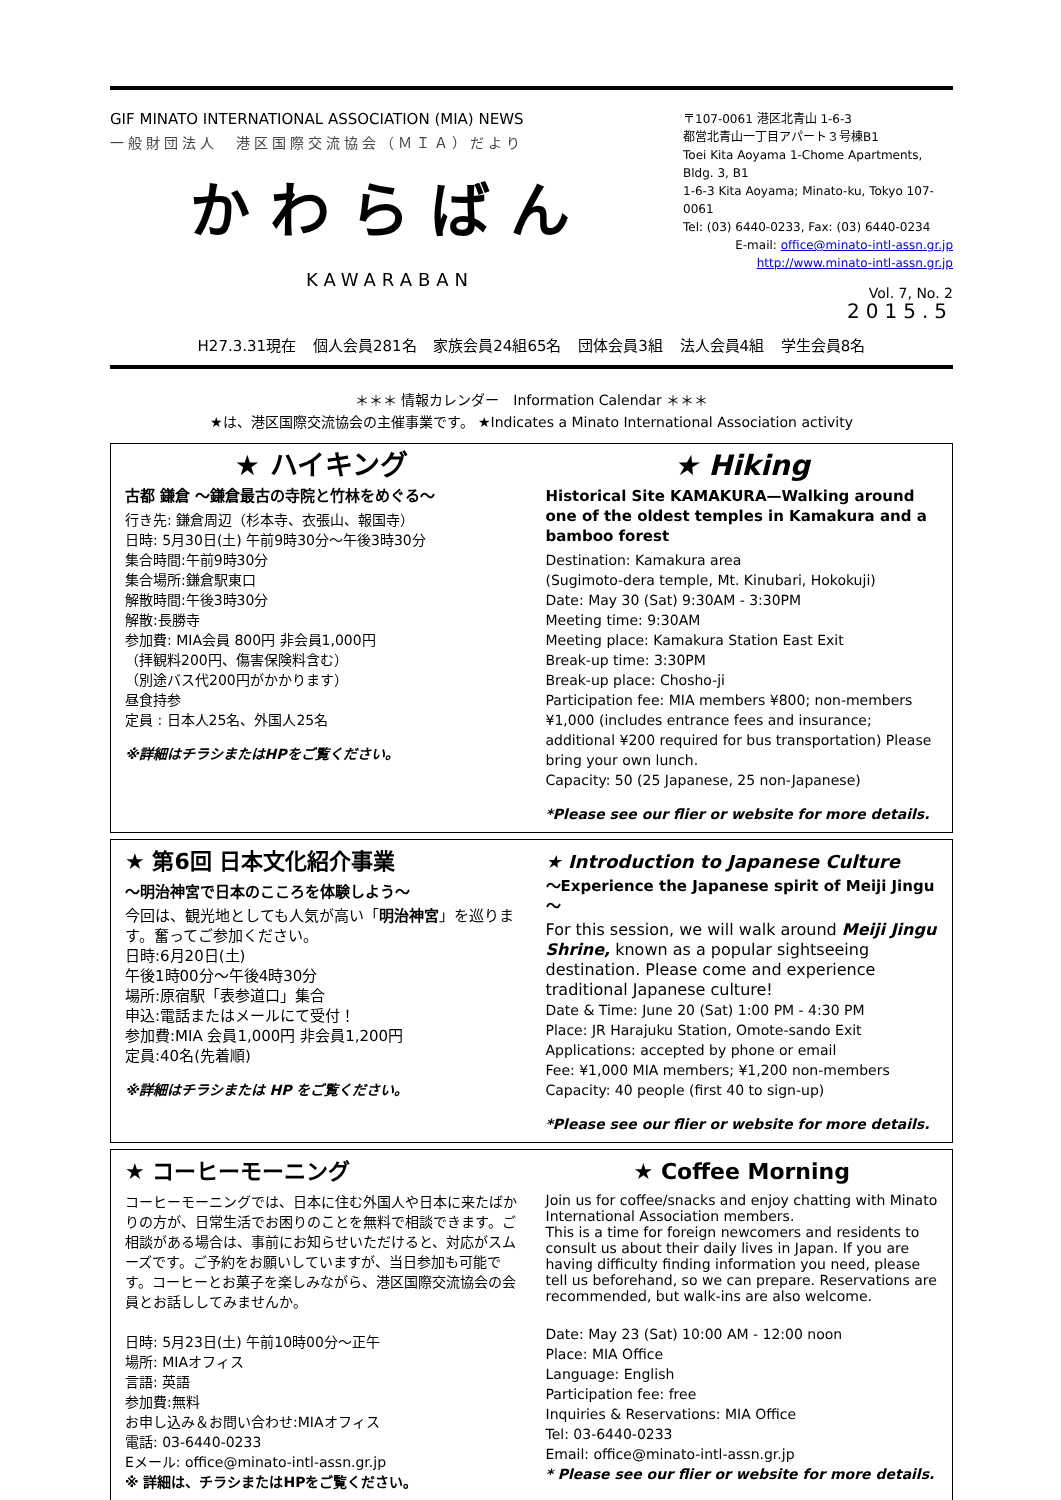GIF MINATO INTERNATIONAL ASSOCIATION (MIA) NEWS
一般財団法人　港区国際交流協会（ＭＩＡ）だより
かわらばん
KAWARABAN
〒107-0061 港区北青山 1-6-3
都営北青山一丁目アパート３号棟B1
Toei Kita Aoyama 1-Chome Apartments, Bldg. 3, B1
1-6-3 Kita Aoyama; Minato-ku, Tokyo 107-0061
Tel: (03) 6440-0233, Fax: (03) 6440-0234
E-mail: office@minato-intl-assn.gr.jp
http://www.minato-intl-assn.gr.jp
Vol. 7, No. 2
2015.5
H27.3.31現在 個人会員281名 家族会員24組65名 団体会員3組 法人会員4組 学生会員8名
＊＊＊ 情報カレンダー　Information Calendar ＊＊＊
★は、港区国際交流協会の主催事業です。 ★Indicates a Minato International Association activity
★ ハイキング
古都 鎌倉 ～鎌倉最古の寺院と竹林をめぐる～
行き先: 鎌倉周辺（杉本寺、衣張山、報国寺）
日時: 5月30日(土) 午前9時30分～午後3時30分
集合時間:午前9時30分
集合場所:鎌倉駅東口
解散時間:午後3時30分
解散:長勝寺
参加費: MIA会員 800円 非会員1,000円
（拝観料200円、傷害保険料含む）
（別途バス代200円がかかります）
昼食持参
定員 : 日本人25名、外国人25名
※詳細はチラシまたはHPをご覧ください。
★ Hiking
Historical Site KAMAKURA—Walking around one of the oldest temples in Kamakura and a bamboo forest
Destination: Kamakura area
(Sugimoto-dera temple, Mt. Kinubari, Hokokuji)
Date: May 30 (Sat) 9:30AM - 3:30PM
Meeting time: 9:30AM
Meeting place: Kamakura Station East Exit
Break-up time: 3:30PM
Break-up place: Chosho-ji
Participation fee: MIA members ¥800; non-members ¥1,000 (includes entrance fees and insurance; additional ¥200 required for bus transportation) Please bring your own lunch.
Capacity: 50 (25 Japanese, 25 non-Japanese)
*Please see our flier or website for more details.
★ 第6回 日本文化紹介事業
～明治神宮で日本のこころを体験しよう～
今回は、観光地としても人気が高い「明治神宮」を巡ります。奮ってご参加ください。
日時:6月20日(土)
午後1時00分～午後4時30分
場所:原宿駅「表参道口」集合
申込:電話またはメールにて受付！
参加費:MIA 会員1,000円 非会員1,200円
定員:40名(先着順)
※詳細はチラシまたは HP をご覧ください。
★ Introduction to Japanese Culture
～Experience the Japanese spirit of Meiji Jingu～
For this session, we will walk around Meiji Jingu Shrine, known as a popular sightseeing destination. Please come and experience traditional Japanese culture!
Date & Time: June 20 (Sat) 1:00 PM - 4:30 PM
Place: JR Harajuku Station, Omote-sando Exit
Applications: accepted by phone or email
Fee: ¥1,000 MIA members; ¥1,200 non-members
Capacity: 40 people (first 40 to sign-up)
*Please see our flier or website for more details.
★ コーヒーモーニング
コーヒーモーニングでは、日本に住む外国人や日本に来たばかりの方が、日常生活でお困りのことを無料で相談できます。ご相談がある場合は、事前にお知らせいただけると、対応がスムーズです。ご予約をお願いしていますが、当日参加も可能です。コーヒーとお菓子を楽しみながら、港区国際交流協会の会員とお話ししてみませんか。
日時: 5月23日(土) 午前10時00分～正午
場所: MIAオフィス
言語: 英語
参加費:無料
お申し込み＆お問い合わせ:MIAオフィス
電話: 03-6440-0233
Eメール: office@minato-intl-assn.gr.jp
※ 詳細は、チラシまたはHPをご覧ください。
★ Coffee Morning
Join us for coffee/snacks and enjoy chatting with Minato International Association members.
This is a time for foreign newcomers and residents to consult us about their daily lives in Japan. If you are having difficulty finding information you need, please tell us beforehand, so we can prepare. Reservations are recommended, but walk-ins are also welcome.
Date: May 23 (Sat) 10:00 AM - 12:00 noon
Place: MIA Office
Language: English
Participation fee: free
Inquiries & Reservations: MIA Office
Tel: 03-6440-0233
Email: office@minato-intl-assn.gr.jp
* Please see our flier or website for more details.